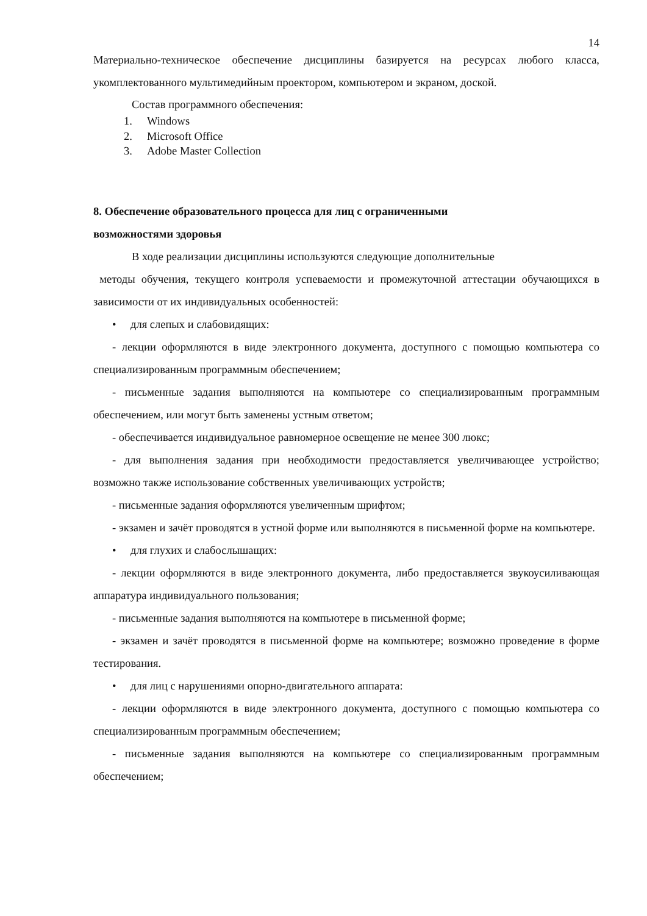14
Материально-техническое обеспечение дисциплины базируется на ресурсах любого класса, укомплектованного мультимедийным проектором, компьютером и экраном, доской.
Состав программного обеспечения:
1. Windows
2. Microsoft Office
3. Adobe Master Collection
8. Обеспечение образовательного процесса для лиц с ограниченными
возможностями здоровья
В ходе реализации дисциплины используются следующие дополнительные
методы обучения, текущего контроля успеваемости и промежуточной аттестации обучающихся в зависимости от их индивидуальных особенностей:
• для слепых и слабовидящих:
- лекции оформляются в виде электронного документа, доступного с помощью компьютера со специализированным программным обеспечением;
- письменные задания выполняются на компьютере со специализированным программным обеспечением, или могут быть заменены устным ответом;
- обеспечивается индивидуальное равномерное освещение не менее 300 люкс;
- для выполнения задания при необходимости предоставляется увеличивающее устройство; возможно также использование собственных увеличивающих устройств;
- письменные задания оформляются увеличенным шрифтом;
- экзамен и зачёт проводятся в устной форме или выполняются в письменной форме на компьютере.
• для глухих и слабослышащих:
- лекции оформляются в виде электронного документа, либо предоставляется звукоусиливающая аппаратура индивидуального пользования;
- письменные задания выполняются на компьютере в письменной форме;
- экзамен и зачёт проводятся в письменной форме на компьютере; возможно проведение в форме тестирования.
• для лиц с нарушениями опорно-двигательного аппарата:
- лекции оформляются в виде электронного документа, доступного с помощью компьютера со специализированным программным обеспечением;
- письменные задания выполняются на компьютере со специализированным программным обеспечением;